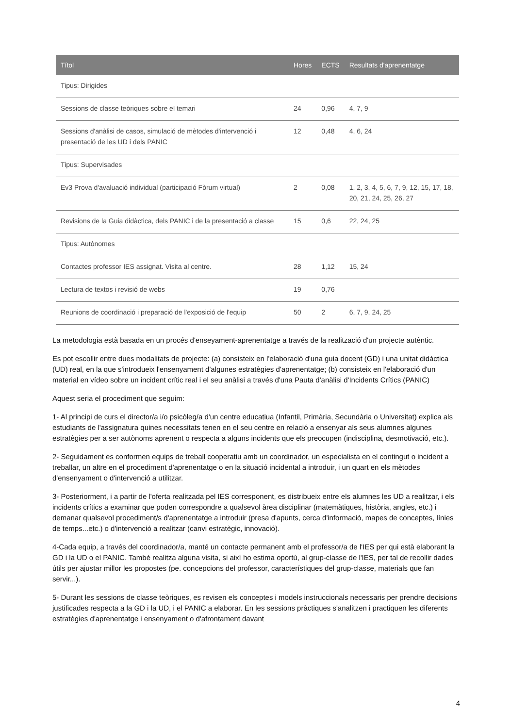| Títol | Hores | ECTS | Resultats d'aprenentatge |
| --- | --- | --- | --- |
| Tipus: Dirigides | | | |
| Sessions de classe teòriques sobre el temari | 24 | 0,96 | 4, 7, 9 |
| Sessions d'anàlisi de casos, simulació de mètodes d'intervenció i presentació de les UD i dels PANIC | 12 | 0,48 | 4, 6, 24 |
| Tipus: Supervisades | | | |
| Ev3 Prova d'avaluació individual (participació Fòrum virtual) | 2 | 0,08 | 1, 2, 3, 4, 5, 6, 7, 9, 12, 15, 17, 18, 20, 21, 24, 25, 26, 27 |
| Revisions de la Guia didàctica, dels PANIC i de la presentació a classe | 15 | 0,6 | 22, 24, 25 |
| Tipus: Autònomes | | | |
| Contactes professor IES assignat. Visita al centre. | 28 | 1,12 | 15, 24 |
| Lectura de textos i revisió de webs | 19 | 0,76 | |
| Reunions de coordinació i preparació de l'exposició de l'equip | 50 | 2 | 6, 7, 9, 24, 25 |
La metodologia està basada en un procés d'enseyament-aprenentatge a través de la realització d'un projecte autèntic.
Es pot escollir entre dues modalitats de projecte: (a) consisteix en l'elaboració d'una guia docent (GD) i una unitat didàctica (UD) real, en la que s'introdueix l'ensenyament d'algunes estratègies d'aprenentatge; (b) consisteix en l'elaboració d'un material en vídeo sobre un incident crític real i el seu anàlisi a través d'una Pauta d'anàlisi d'Incidents Crítics (PANIC)
Aquest seria el procediment que seguim:
1- Al principi de curs el director/a i/o psicòleg/a d'un centre educatiua (Infantil, Primària, Secundària o Universitat) explica als estudiants de l'assignatura quines necessitats tenen en el seu centre en relació a ensenyar als seus alumnes algunes estratègies per a ser autònoms aprenent o respecta a alguns incidents que els preocupen (indisciplina, desmotivació, etc.).
2- Seguidament es conformen equips de treball cooperatiu amb un coordinador, un especialista en el contingut o incident a treballar, un altre en el procediment d'aprenentatge o en la situació incidental a introduir, i un quart en els mètodes d'ensenyament o d'intervenció a utilitzar.
3- Posteriorment, i a partir de l'oferta realitzada pel IES corresponent, es distribueix entre els alumnes les UD a realitzar, i els incidents crítics a examinar que poden correspondre a qualsevol àrea disciplinar (matemàtiques, història, angles, etc.) i demanar qualsevol procediment/s d'aprenentatge a introduir (presa d'apunts, cerca d'informació, mapes de conceptes, línies de temps...etc.) o d'intervenció a realitzar (canvi estratègic, innovació).
4-Cada equip, a través del coordinador/a, manté un contacte permanent amb el professor/a de l'IES per qui està elaborant la GD i la UD o el PANIC. També realitza alguna visita, si així ho estima oportú, al grup-classe de l'IES, per tal de recollir dades útils per ajustar millor les propostes (pe. concepcions del professor, característiques del grup-classe, materials que fan servir...).
5- Durant les sessions de classe teòriques, es revisen els conceptes i models instruccionals necessaris per prendre decisions justificades respecta a la GD i la UD, i el PANIC a elaborar. En les sessions pràctiques s'analitzen i practiquen les diferents estratègies d'aprenentatge i ensenyament o d'afrontament davant
4